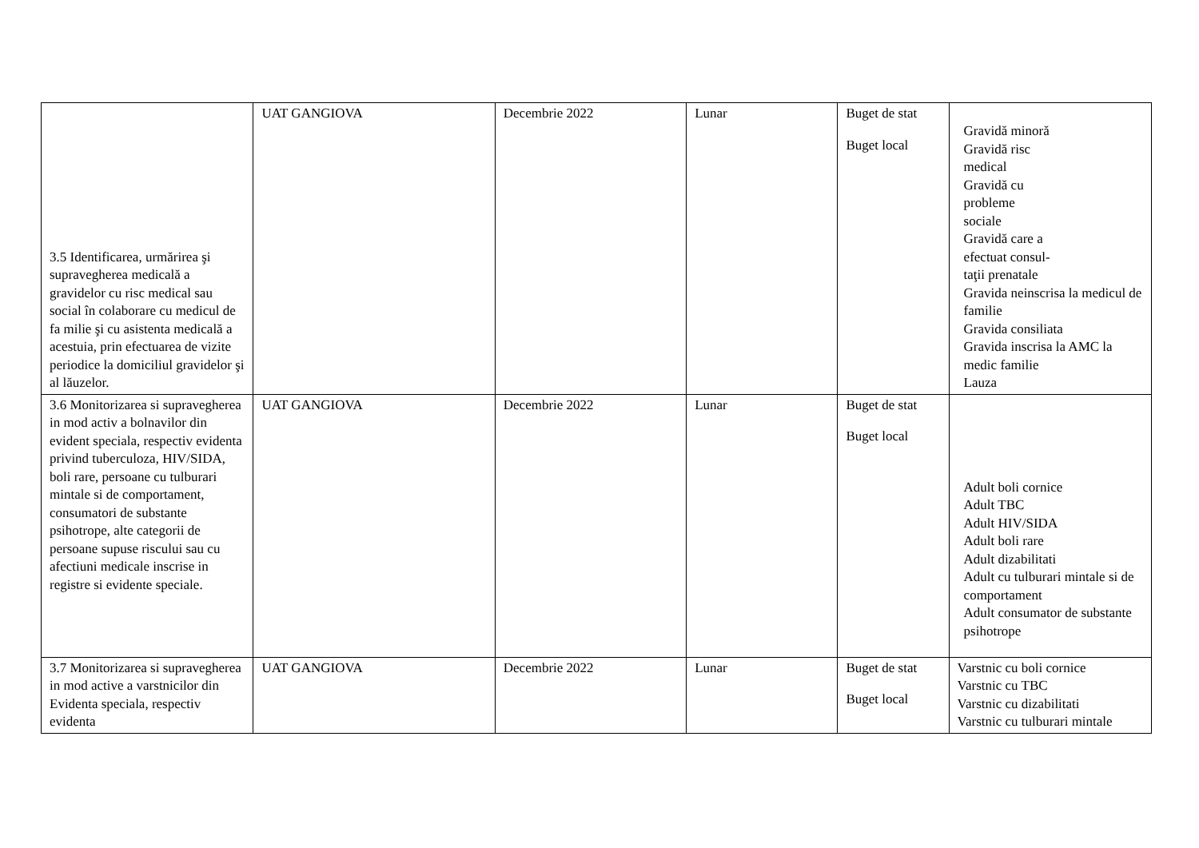| 3.5 Identificarea, urmărirea şi supravegherea medicală a gravidelor cu risc medical sau social în colaborare cu medicul de fa milie şi cu asistenta medicală a acestuia, prin efectuarea de vizite periodice la domiciliul gravidelor şi al lăuzelor. | UAT GANGIOVA | Decembrie 2022 | Lunar | Buget de stat Buget local | Gravidă minoră Gravidă risc medical Gravidă cu probleme sociale Gravidă care a efectuat consul- taţii prenatale Gravida neinscrisa la medicul de familie Gravida consiliata Gravida inscrisa la AMC la medic familie Lauza |
| 3.6 Monitorizarea si supravegherea in mod activ a bolnavilor din evident speciala, respectiv evidenta privind tuberculoza, HIV/SIDA, boli rare, persoane cu tulburari mintale si de comportament, consumatori de substante psihotrope, alte categorii de persoane supuse riscului sau cu afectiuni medicale inscrise in registre si evidente speciale. | UAT GANGIOVA | Decembrie 2022 | Lunar | Buget de stat Buget local | Adult boli cornice Adult TBC Adult HIV/SIDA Adult boli rare Adult dizabilitati Adult cu tulburari mintale si de comportament Adult consumator de substante psihotrope |
| 3.7 Monitorizarea si supravegherea in mod active a varstnicilor din Evidenta speciala, respectiv evidenta | UAT GANGIOVA | Decembrie 2022 | Lunar | Buget de stat Buget local | Varstnic cu boli cornice Varstnic cu TBC Varstnic cu dizabilitati Varstnic cu tulburari mintale |